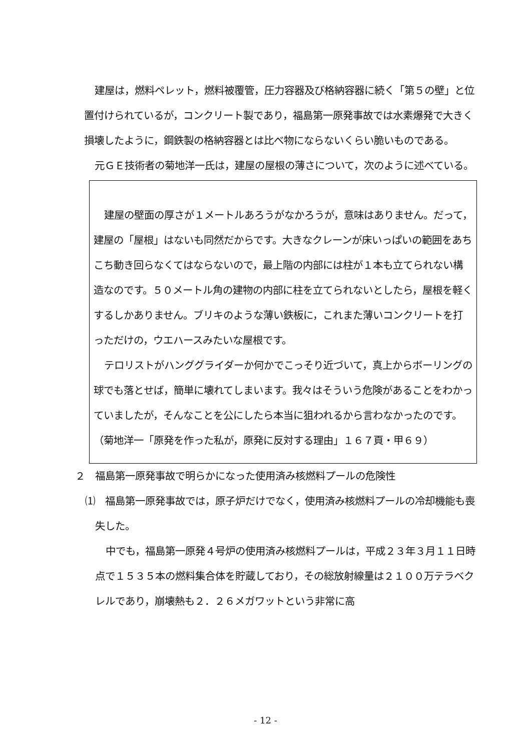建屋は，燃料ペレット，燃料被覆管，圧力容器及び格納容器に続く「第５の壁」と位置付けられているが，コンクリート製であり，福島第一原発事故では水素爆発で大きく損壊したように，鋼鉄製の格納容器とは比べ物にならないくらい脆いものである。
元ＧＥ技術者の菊地洋一氏は，建屋の屋根の薄さについて，次のように述べている。
建屋の壁面の厚さが１メートルあろうがなかろうが，意味はありません。だって，建屋の「屋根」はないも同然だからです。大きなクレーンが床いっぱいの範囲をあちこち動き回らなくてはならないので，最上階の内部には柱が１本も立てられない構造なのです。５０メートル角の建物の内部に柱を立てられないとしたら，屋根を軽くするしかありません。ブリキのような薄い鉄板に，これまた薄いコンクリートを打っただけの，ウエハースみたいな屋根です。
テロリストがハンググライダーか何かでこっそり近づいて，真上からボーリングの球でも落とせば，簡単に壊れてしまいます。我々はそういう危険があることをわかっていましたが，そんなことを公にしたら本当に狙われるから言わなかったのです。
（菊地洋一「原発を作った私が，原発に反対する理由」１６７頁・甲６９）
２　福島第一原発事故で明らかになった使用済み核燃料プールの危険性
⑴　福島第一原発事故では，原子炉だけでなく，使用済み核燃料プールの冷却機能も喪失した。
中でも，福島第一原発４号炉の使用済み核燃料プールは，平成２３年３月１１日時点で１５３５本の燃料集合体を貯蔵しており，その総放射線量は２１００万テラベクレルであり，崩壊熱も２．２６メガワットという非常に高
- 12 -